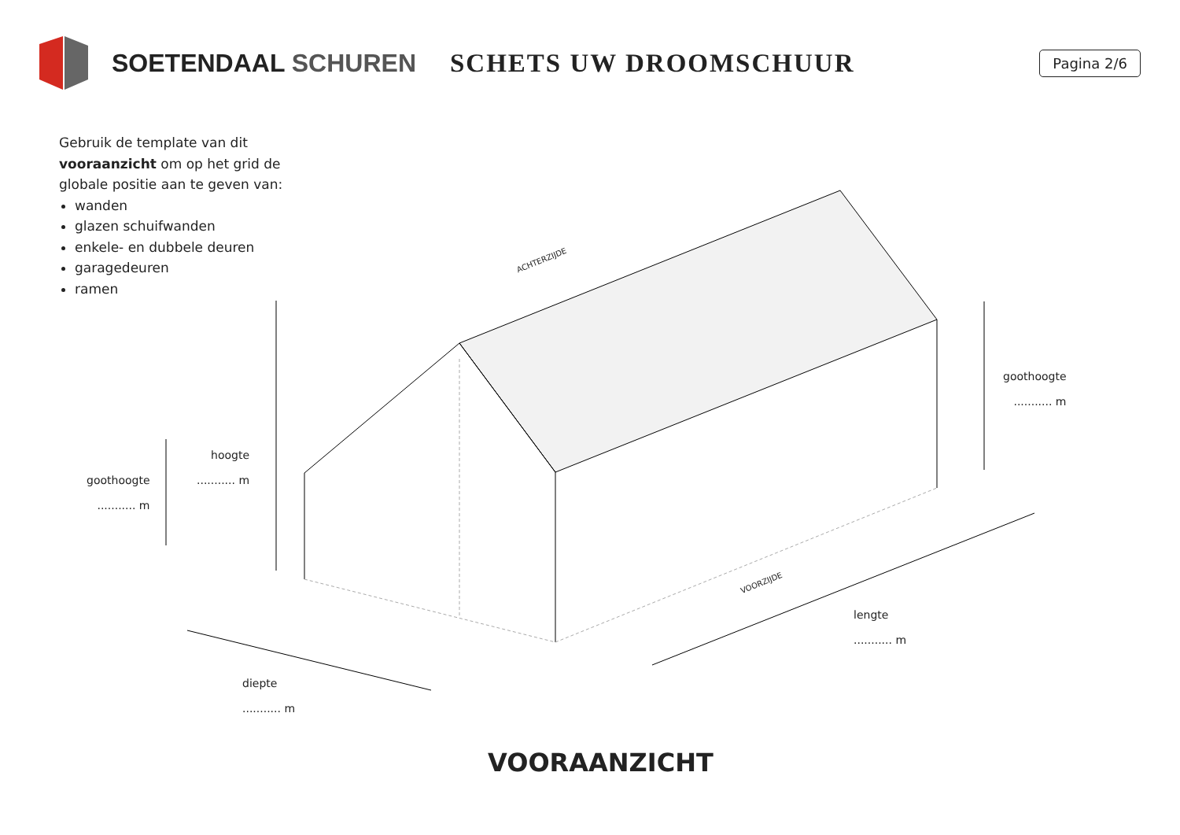SOETENDAAL SCHUREN SCHETS UW DROOMSCHUUR
Pagina 2/6
Gebruik de template van dit vooraanzicht om op het grid de globale positie aan te geven van:
wanden
glazen schuifwanden
enkele- en dubbele deuren
garagedeuren
ramen
ACHTERZIJDE
VOORZIJDE
hoogte
........... m
goothoogte
........... m
goothoogte
........... m
lengte
........... m
diepte
........... m
VOORAANZICHT